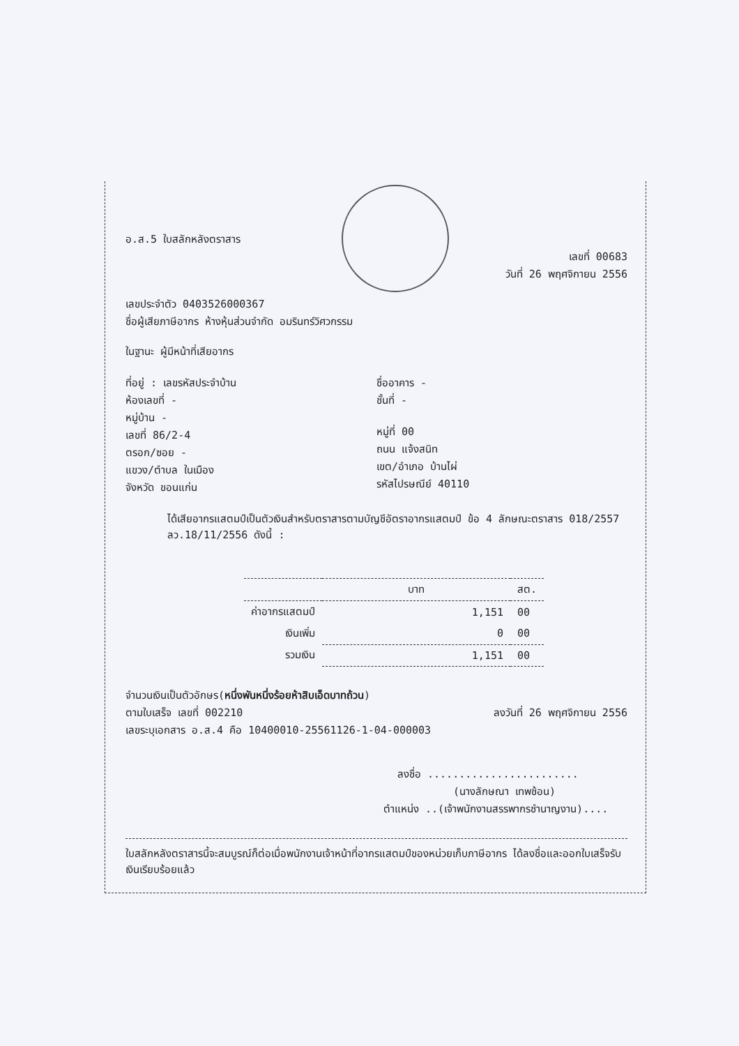อ.ส.5 ใบสลักหลังตราสาร
เลขที่ 00683
วันที่ 26 พฤศจิกายน 2556
เลขประจำตัว 0403526000367
ชื่อผู้เสียภาษีอากร ห้างหุ้นส่วนจำกัด อมรินทร์วิศวกรรม
ในฐานะ ผู้มีหน้าที่เสียอากร
ที่อยู่ : เลขรหัสประจำบ้าน
ห้องเลขที่ -
หมู่บ้าน -
เลขที่ 86/2-4
ตรอก/ซอย -
แขวง/ตำบล ในเมือง
จังหวัด ขอนแก่น
ชื่ออาคาร -
ชั้นที่ -
หมู่ที่ 00
ถนน แจ้งสนิท
เขต/อำเภอ บ้านไผ่
รหัสไปรษณีย์ 40110
ได้เสียอากรแสตมป์เป็นตัวเงินสำหรับตราสารตามบัญชีอัตราอากรแสตมป์ ข้อ 4 ลักษณะตราสาร 018/2557 ลว.18/11/2556 ดังนี้ :
| | บาท | สต. |
| --- | --- | --- |
| ค่าอากรแสตมป์ | 1,151 | 00 |
| เงินเพิ่ม | 0 | 00 |
| รวมเงิน | 1,151 | 00 |
จำนวนเงินเป็นตัวอักษร(หนึ่งพันหนึ่งร้อยห้าสิบเอ็ดบาทถ้วน)
ตามใบเสร็จ เลขที่ 002210 ลงวันที่ 26 พฤศจิกายน 2556
เลขระบุเอกสาร อ.ส.4 คือ 10400010-25561126-1-04-000003
ลงชื่อ ........................
(นางลักษณา เทพช้อน)
ตำแหน่ง ..(เจ้าพนักงานสรรพากรชำนาญงาน)....
ใบสลักหลังตราสารนี้จะสมบูรณ์ก็ต่อเมื่อพนักงานเจ้าหน้าที่อากรแสตมป์ของหน่วยเก็บภาษีอากร ได้ลงชื่อและออกใบเสร็จรับเงินเรียบร้อยแล้ว